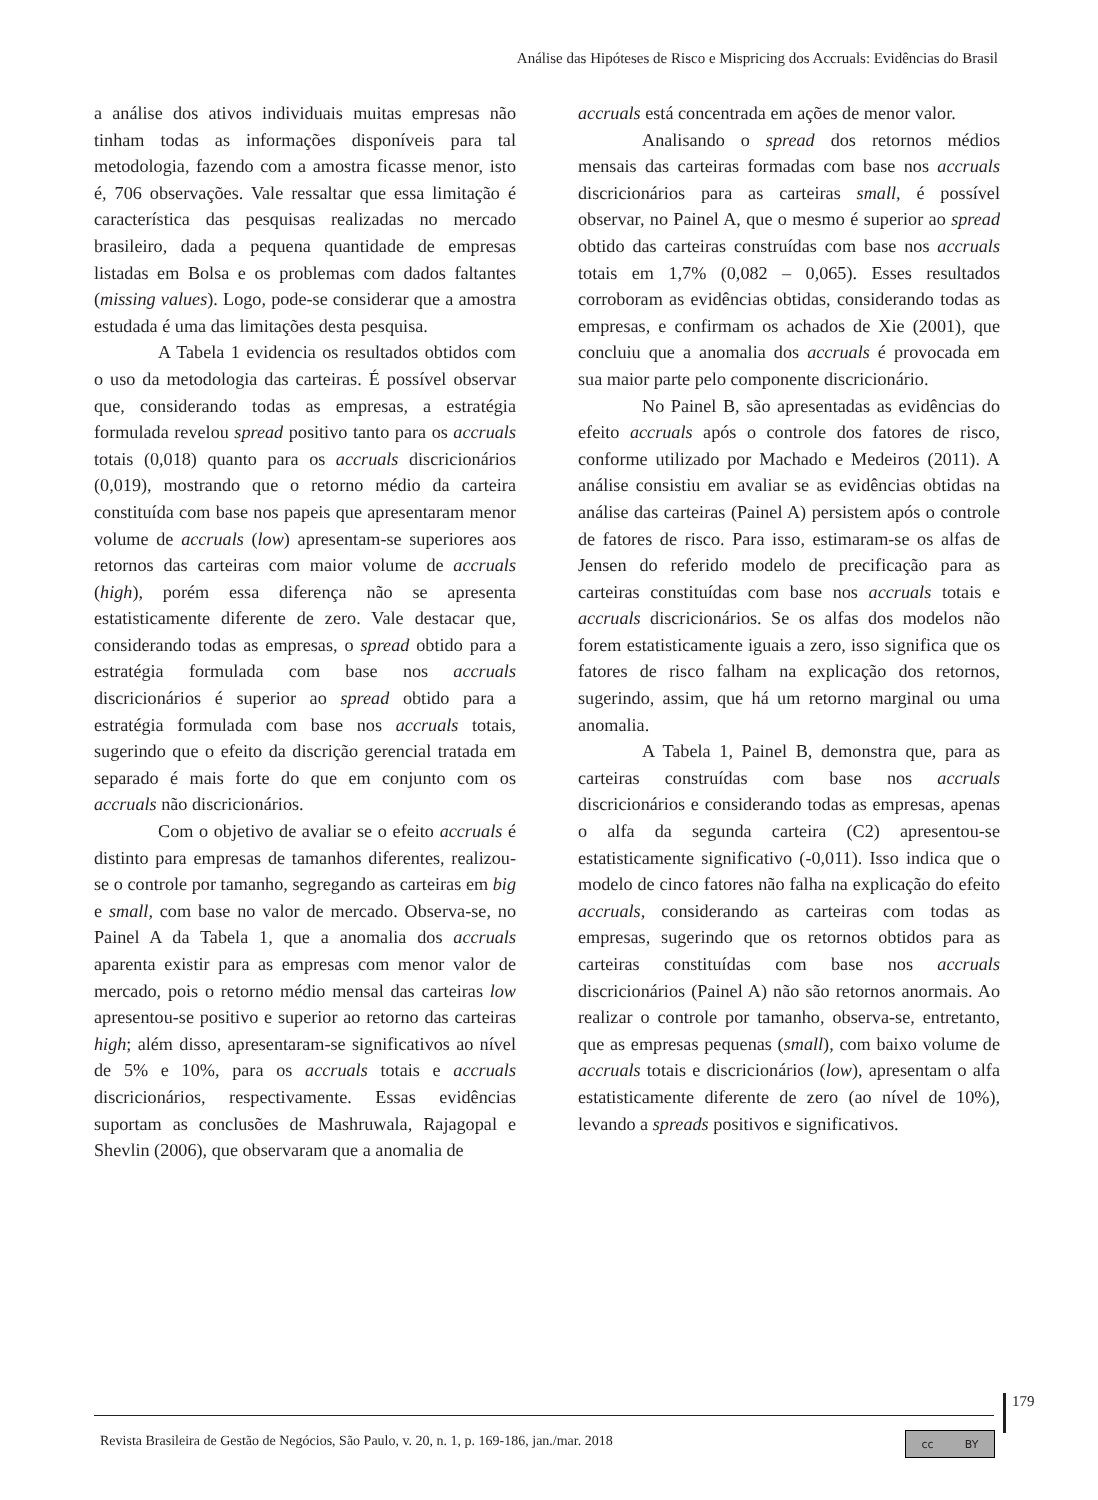Análise das Hipóteses de Risco e Mispricing dos Accruals: Evidências do Brasil
a análise dos ativos individuais muitas empresas não tinham todas as informações disponíveis para tal metodologia, fazendo com a amostra ficasse menor, isto é, 706 observações. Vale ressaltar que essa limitação é característica das pesquisas realizadas no mercado brasileiro, dada a pequena quantidade de empresas listadas em Bolsa e os problemas com dados faltantes (missing values). Logo, pode-se considerar que a amostra estudada é uma das limitações desta pesquisa.
A Tabela 1 evidencia os resultados obtidos com o uso da metodologia das carteiras. É possível observar que, considerando todas as empresas, a estratégia formulada revelou spread positivo tanto para os accruals totais (0,018) quanto para os accruals discricionários (0,019), mostrando que o retorno médio da carteira constituída com base nos papeis que apresentaram menor volume de accruals (low) apresentam-se superiores aos retornos das carteiras com maior volume de accruals (high), porém essa diferença não se apresenta estatisticamente diferente de zero. Vale destacar que, considerando todas as empresas, o spread obtido para a estratégia formulada com base nos accruals discricionários é superior ao spread obtido para a estratégia formulada com base nos accruals totais, sugerindo que o efeito da discrição gerencial tratada em separado é mais forte do que em conjunto com os accruals não discricionários.
Com o objetivo de avaliar se o efeito accruals é distinto para empresas de tamanhos diferentes, realizou-se o controle por tamanho, segregando as carteiras em big e small, com base no valor de mercado. Observa-se, no Painel A da Tabela 1, que a anomalia dos accruals aparenta existir para as empresas com menor valor de mercado, pois o retorno médio mensal das carteiras low apresentou-se positivo e superior ao retorno das carteiras high; além disso, apresentaram-se significativos ao nível de 5% e 10%, para os accruals totais e accruals discricionários, respectivamente. Essas evidências suportam as conclusões de Mashruwala, Rajagopal e Shevlin (2006), que observaram que a anomalia de
accruals está concentrada em ações de menor valor.
Analisando o spread dos retornos médios mensais das carteiras formadas com base nos accruals discricionários para as carteiras small, é possível observar, no Painel A, que o mesmo é superior ao spread obtido das carteiras construídas com base nos accruals totais em 1,7% (0,082 – 0,065). Esses resultados corroboram as evidências obtidas, considerando todas as empresas, e confirmam os achados de Xie (2001), que concluiu que a anomalia dos accruals é provocada em sua maior parte pelo componente discricionário.
No Painel B, são apresentadas as evidências do efeito accruals após o controle dos fatores de risco, conforme utilizado por Machado e Medeiros (2011). A análise consistiu em avaliar se as evidências obtidas na análise das carteiras (Painel A) persistem após o controle de fatores de risco. Para isso, estimaram-se os alfas de Jensen do referido modelo de precificação para as carteiras constituídas com base nos accruals totais e accruals discricionários. Se os alfas dos modelos não forem estatisticamente iguais a zero, isso significa que os fatores de risco falham na explicação dos retornos, sugerindo, assim, que há um retorno marginal ou uma anomalia.
A Tabela 1, Painel B, demonstra que, para as carteiras construídas com base nos accruals discricionários e considerando todas as empresas, apenas o alfa da segunda carteira (C2) apresentou-se estatisticamente significativo (-0,011). Isso indica que o modelo de cinco fatores não falha na explicação do efeito accruals, considerando as carteiras com todas as empresas, sugerindo que os retornos obtidos para as carteiras constituídas com base nos accruals discricionários (Painel A) não são retornos anormais. Ao realizar o controle por tamanho, observa-se, entretanto, que as empresas pequenas (small), com baixo volume de accruals totais e discricionários (low), apresentam o alfa estatisticamente diferente de zero (ao nível de 10%), levando a spreads positivos e significativos.
179
Revista Brasileira de Gestão de Negócios, São Paulo, v. 20, n. 1, p. 169-186, jan./mar. 2018
cc BY